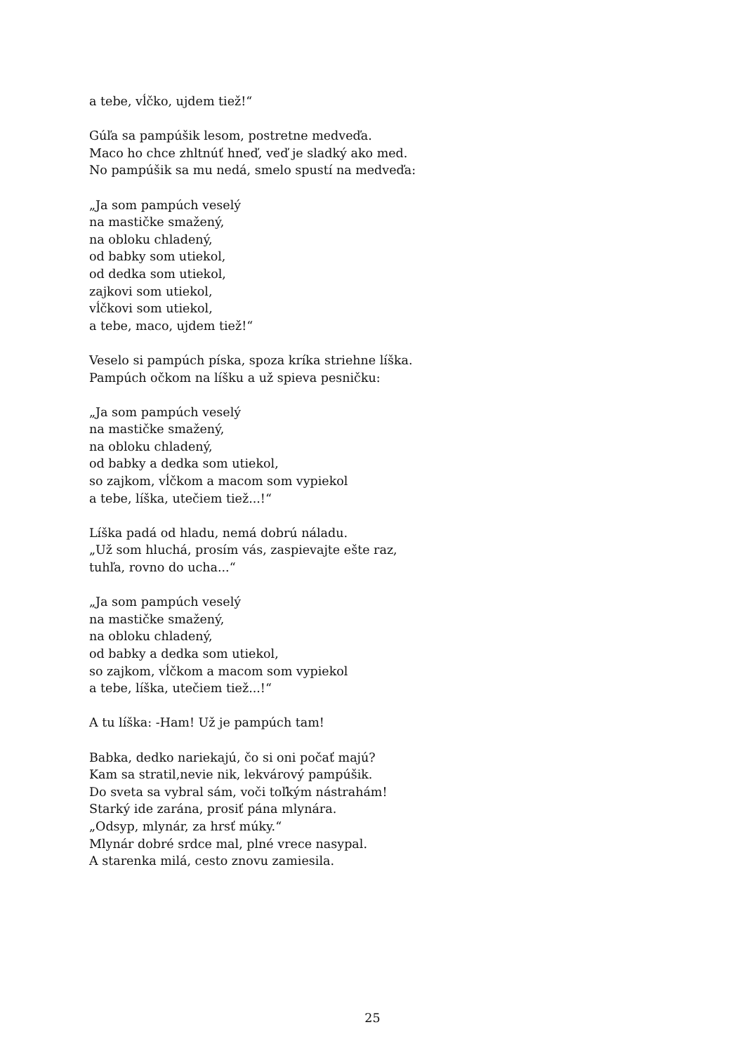a tebe, vĺčko, ujdem tiež!“
Gúľa sa pampúšik lesom, postretne medveďa.
Maco ho chce zhltnúť hneď, veď je sladký ako med.
No pampúšik sa mu nedá, smelo spustí na medveďa:
„Ja som pampúch veselý
na mastičke smažený,
na obloku chladený,
od babky som utiekol,
od dedka som utiekol,
zajkovi som utiekol,
vĺčkovi som utiekol,
a tebe, maco, ujdem tiež!“
Veselo si pampúch píska, spoza kríka striehne líška.
Pampúch očkom na líšku a už spieva pesničku:
„Ja som pampúch veselý
na mastičke smažený,
na obloku chladený,
od babky a dedka som utiekol,
so zajkom, vĺčkom a macom som vypiekol
a tebe, líška, utečiem tiež...!“
Líška padá od hladu, nemá dobrú náladu.
„Už som hluchá, prosím vás, zaspievajte ešte raz,
tuhľa, rovno do ucha...“
„Ja som pampúch veselý
na mastičke smažený,
na obloku chladený,
od babky a dedka som utiekol,
so zajkom, vĺčkom a macom som vypiekol
a tebe, líška, utečiem tiež...!“
A tu líška: -Ham! Už je pampúch tam!
Babka, dedko nariekajú, čo si oni počať majú?
Kam sa stratil,nevie nik, lekvárový pampúšik.
Do sveta sa vybral sám, voči toľkým nástrahám!
Starký ide zarána, prosiť pána mlynára.
„Odsyp, mlynár, za hrsť múky.“
Mlynár dobré srdce mal, plné vrece nasypal.
A starenka milá, cesto znovu zamiesila.
25